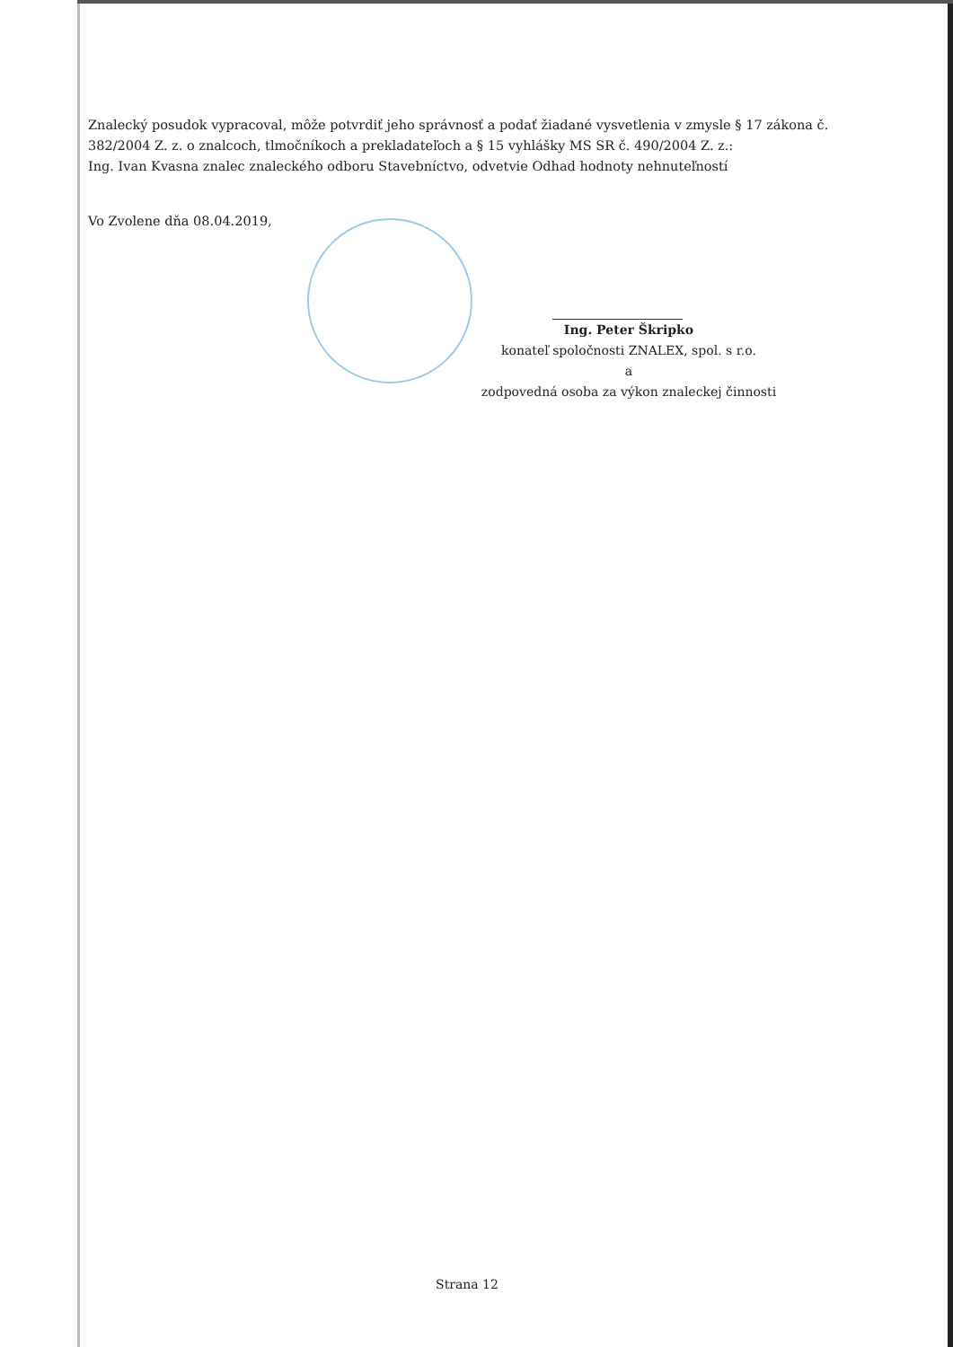Znalecký posudok vypracoval, môže potvrdiť jeho správnosť a podať žiadané vysvetlenia v zmysle § 17 zákona č. 382/2004 Z. z. o znalcoch, tlmočníkoch a prekladateľoch a § 15 vyhlášky MS SR č. 490/2004 Z. z.:
Ing. Ivan Kvasna znalec znaleckého odboru Stavebníctvo, odvetvie Odhad hodnoty nehnuteľností
Vo Zvolene dňa 08.04.2019,
Ing. Peter Škripko
konateľ spoločnosti ZNALEX, spol. s r.o.
a
zodpovedná osoba za výkon znaleckej činnosti
Strana 12